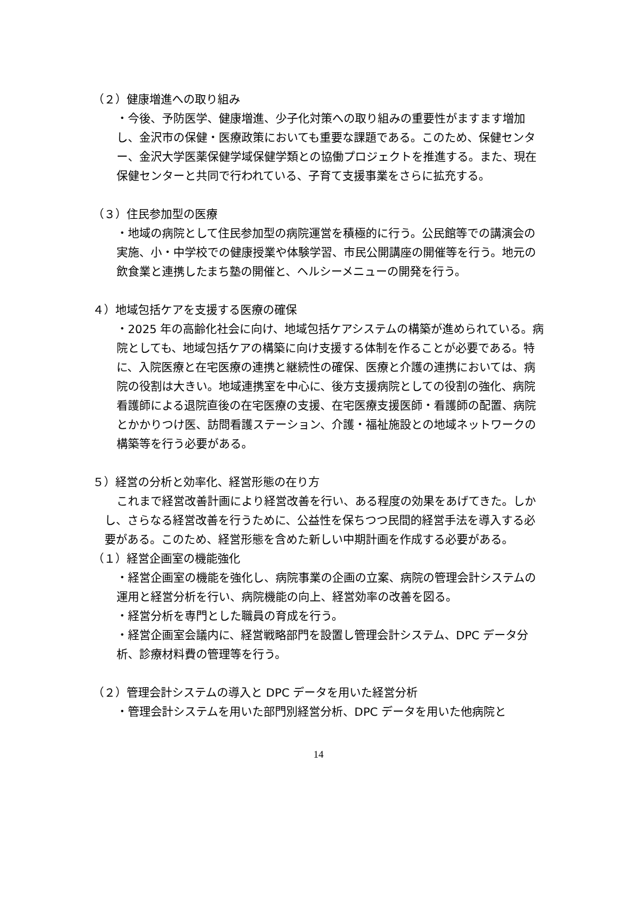（２）健康増進への取り組み
・今後、予防医学、健康増進、少子化対策への取り組みの重要性がますます増加し、金沢市の保健・医療政策においても重要な課題である。このため、保健センター、金沢大学医薬保健学域保健学類との協働プロジェクトを推進する。また、現在保健センターと共同で行われている、子育て支援事業をさらに拡充する。
（３）住民参加型の医療
・地域の病院として住民参加型の病院運営を積極的に行う。公民館等での講演会の実施、小・中学校での健康授業や体験学習、市民公開講座の開催等を行う。地元の飲食業と連携したまち塾の開催と、ヘルシーメニューの開発を行う。
４）地域包括ケアを支援する医療の確保
・2025 年の高齢化社会に向け、地域包括ケアシステムの構築が進められている。病院としても、地域包括ケアの構築に向け支援する体制を作ることが必要である。特に、入院医療と在宅医療の連携と継続性の確保、医療と介護の連携においては、病院の役割は大きい。地域連携室を中心に、後方支援病院としての役割の強化、病院看護師による退院直後の在宅医療の支援、在宅医療支援医師・看護師の配置、病院とかかりつけ医、訪問看護ステーション、介護・福祉施設との地域ネットワークの構築等を行う必要がある。
５）経営の分析と効率化、経営形態の在り方
これまで経営改善計画により経営改善を行い、ある程度の効果をあげてきた。しかし、さらなる経営改善を行うために、公益性を保ちつつ民間的経営手法を導入する必要がある。このため、経営形態を含めた新しい中期計画を作成する必要がある。
（１）経営企画室の機能強化
・経営企画室の機能を強化し、病院事業の企画の立案、病院の管理会計システムの運用と経営分析を行い、病院機能の向上、経営効率の改善を図る。
・経営分析を専門とした職員の育成を行う。
・経営企画室会議内に、経営戦略部門を設置し管理会計システム、DPC データ分析、診療材料費の管理等を行う。
（２）管理会計システムの導入と DPC データを用いた経営分析
・管理会計システムを用いた部門別経営分析、DPC データを用いた他病院と
14